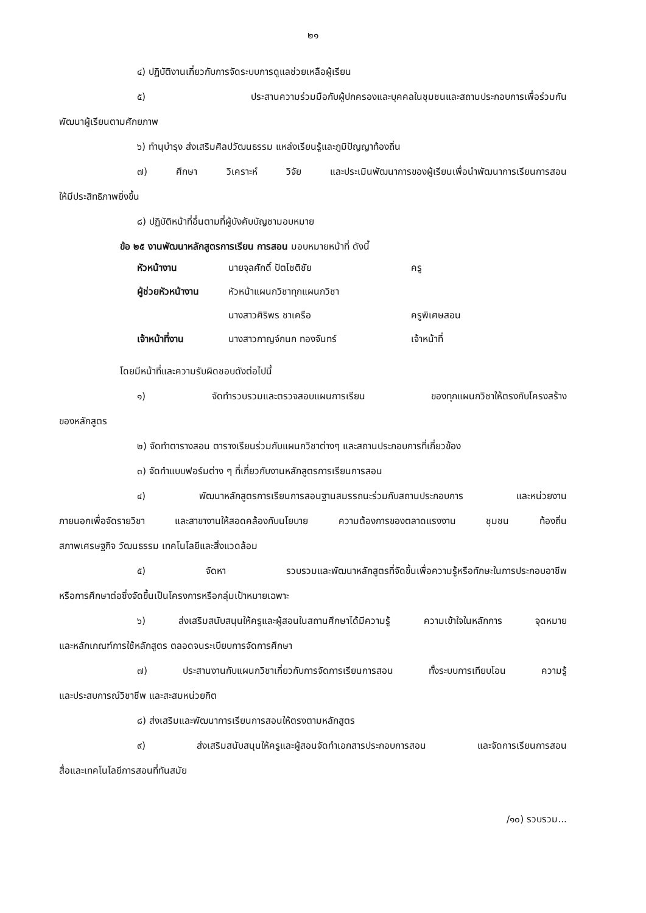๒๑
๔) ปฏิบัติงานเกี่ยวกับการจัดระบบการดูแลช่วยเหลือผู้เรียน
๕) ประสานความร่วมมือกับผู้ปกครองและบุคคลในชุมชนและสถานประกอบการเพื่อร่วมกัน
พัฒนาผู้เรียนตามศักยภาพ
๖) ทำนุบำรุง ส่งเสริมศิลปวัฒนธรรม แหล่งเรียนรู้และภูมิปัญญาท้องถิ่น
๗) ศึกษา วิเคราะห์ วิจัย และประเมินพัฒนาการของผู้เรียนเพื่อนำพัฒนาการเรียนการสอน
ให้มีประสิทธิภาพยิ่งขึ้น
๘) ปฏิบัติหน้าที่อื่นตามที่ผู้บังคับบัญชามอบหมาย
ข้อ ๒๕ งานพัฒนาหลักสูตรการเรียน การสอน มอบหมายหน้าที่ ดังนี้
| หัวหน้างาน | นายจุลศักดิ์ ปัตโชติชัย | ครู |
| ผู้ช่วยหัวหน้างาน | หัวหน้าแผนกวิชาทุกแผนกวิชา | |
| | นางสาวศิริพร ชาเครือ | ครูพิเศษสอน |
| เจ้าหน้าที่งาน | นางสาวกาญจ์กนก ทองจันทร์ | เจ้าหน้าที่ |
โดยมีหน้าที่และความรับผิดชอบดังต่อไปนี้
๑) จัดทำรวบรวมและตรวจสอบแผนการเรียน ของทุกแผนกวิชาให้ตรงกับโครงสร้าง
ของหลักสูตร
๒) จัดทำตารางสอน ตารางเรียนร่วมกับแผนกวิชาต่างๆ และสถานประกอบการที่เกี่ยวข้อง
๓) จัดทำแบบฟอร์มต่าง ๆ ที่เกี่ยวกับงานหลักสูตรการเรียนการสอน
๔) พัฒนาหลักสูตรการเรียนการสอนฐานสมรรถนะร่วมกับสถานประกอบการ และหน่วยงาน
ภายนอกเพื่อจัดรายวิชา และสาขางานให้สอดคล้องกับนโยบาย ความต้องการของตลาดแรงงาน ชุมชน ท้องถิ่น
สภาพเศรษฐกิจ วัฒนธรรม เทคโนโลยีและสิ่งแวดล้อม
๕) จัดหา รวบรวมและพัฒนาหลักสูตรที่จัดขึ้นเพื่อความรู้หรือทักษะในการประกอบอาชีพ
หรือการศึกษาต่อซึ่งจัดขึ้นเป็นโครงการหรือกลุ่มเป้าหมายเฉพาะ
๖) ส่งเสริมสนับสนุนให้ครูและผู้สอนในสถานศึกษาได้มีความรู้ ความเข้าใจในหลักการ จุดหมาย
และหลักเกณฑ์การใช้หลักสูตร ตลอดจนระเบียบการจัดการศึกษา
๗) ประสานงานกับแผนกวิชาเกี่ยวกับการจัดการเรียนการสอน ทั้งระบบการเทียบโอน ความรู้
และประสบการณ์วิชาชีพ และสะสมหน่วยกิต
๘) ส่งเสริมและพัฒนาการเรียนการสอนให้ตรงตามหลักสูตร
๙) ส่งเสริมสนับสนุนให้ครูและผู้สอนจัดทำเอกสารประกอบการสอน และจัดการเรียนการสอน
สื่อและเทคโนโลยีการสอนที่ทันสมัย
/๑๐) รวบรวม...